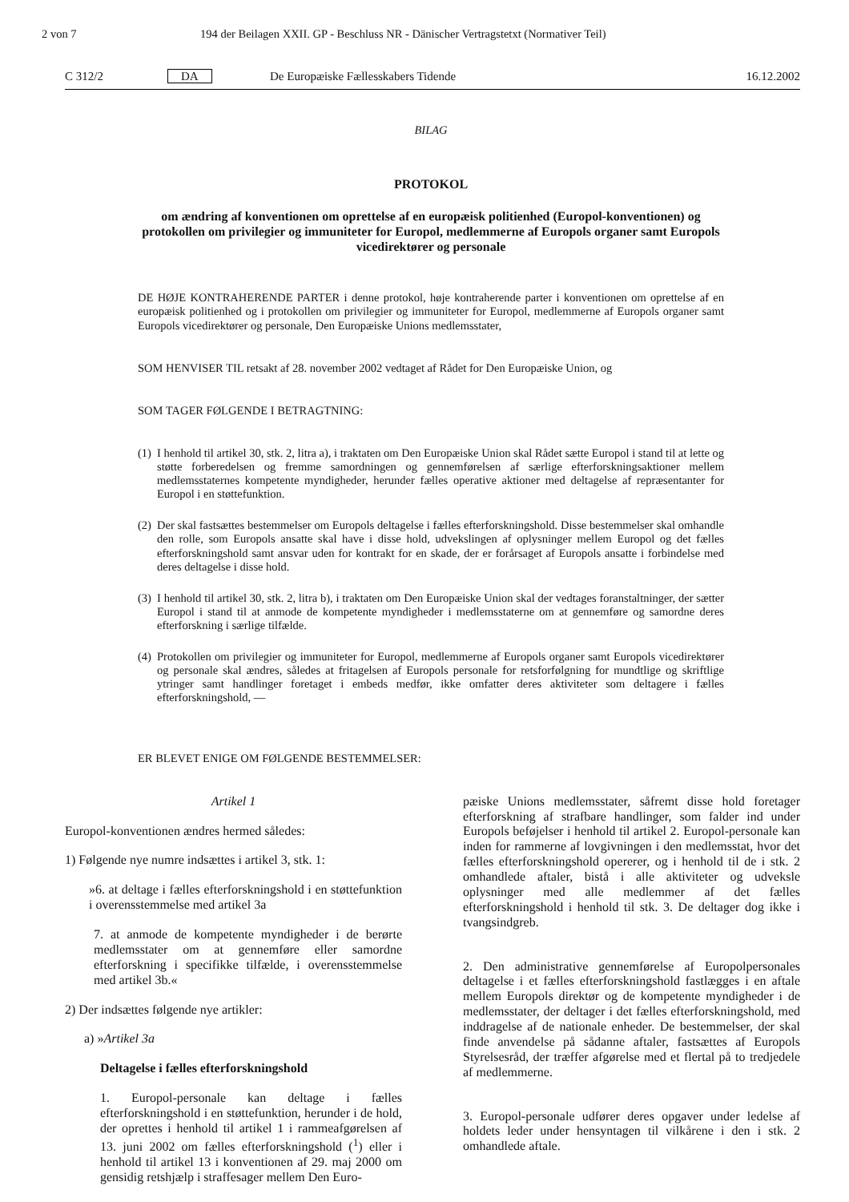2 von 7 194 der Beilagen XXII. GP - Beschluss NR - Dänischer Vertragstetxt (Normativer Teil)
C 312/2 DA De Europæiske Fællesskabers Tidende 16.12.2002
BILAG
PROTOKOL
om ændring af konventionen om oprettelse af en europæisk politienhed (Europol-konventionen) og protokollen om privilegier og immuniteter for Europol, medlemmerne af Europols organer samt Europols vicedirektører og personale
DE HØJE KONTRAHERENDE PARTER i denne protokol, høje kontraherende parter i konventionen om oprettelse af en europæisk politienhed og i protokollen om privilegier og immuniteter for Europol, medlemmerne af Europols organer samt Europols vicedirektører og personale, Den Europæiske Unions medlemsstater,
SOM HENVISER TIL retsakt af 28. november 2002 vedtaget af Rådet for Den Europæiske Union, og
SOM TAGER FØLGENDE I BETRAGTNING:
(1) I henhold til artikel 30, stk. 2, litra a), i traktaten om Den Europæiske Union skal Rådet sætte Europol i stand til at lette og støtte forberedelsen og fremme samordningen og gennemførelsen af særlige efterforskningsaktioner mellem medlemsstaternes kompetente myndigheder, herunder fælles operative aktioner med deltagelse af repræsentanter for Europol i en støttefunktion.
(2) Der skal fastsættes bestemmelser om Europols deltagelse i fælles efterforskningshold. Disse bestemmelser skal omhandle den rolle, som Europols ansatte skal have i disse hold, udvekslingen af oplysninger mellem Europol og det fælles efterforskningshold samt ansvar uden for kontrakt for en skade, der er forårsaget af Europols ansatte i forbindelse med deres deltagelse i disse hold.
(3) I henhold til artikel 30, stk. 2, litra b), i traktaten om Den Europæiske Union skal der vedtages foranstaltninger, der sætter Europol i stand til at anmode de kompetente myndigheder i medlemsstaterne om at gennemføre og samordne deres efterforskning i særlige tilfælde.
(4) Protokollen om privilegier og immuniteter for Europol, medlemmerne af Europols organer samt Europols vicedirektører og personale skal ændres, således at fritagelsen af Europols personale for retsforfølgning for mundtlige og skriftlige ytringer samt handlinger foretaget i embeds medfør, ikke omfatter deres aktiviteter som deltagere i fælles efterforskningshold, —
ER BLEVET ENIGE OM FØLGENDE BESTEMMELSER:
Artikel 1
Europol-konventionen ændres hermed således:
1) Følgende nye numre indsættes i artikel 3, stk. 1:
»6. at deltage i fælles efterforskningshold i en støttefunktion i overensstemmelse med artikel 3a
7. at anmode de kompetente myndigheder i de berørte medlemsstater om at gennemføre eller samordne efterforskning i specifikke tilfælde, i overensstemmelse med artikel 3b.«
2) Der indsættes følgende nye artikler:
a) »Artikel 3a
Deltagelse i fælles efterforskningshold
1. Europol-personale kan deltage i fælles efterforskningshold i en støttefunktion, herunder i de hold, der oprettes i henhold til artikel 1 i rammeafgørelsen af 13. juni 2002 om fælles efterforskningshold (<sup>1</sup>) eller i henhold til artikel 13 i konventionen af 29. maj 2000 om gensidig retshjælp i straffesager mellem Den Euro-
pæiske Unions medlemsstater, såfremt disse hold foretager efterforskning af strafbare handlinger, som falder ind under Europols beføjelser i henhold til artikel 2. Europol-personale kan inden for rammerne af lovgivningen i den medlemsstat, hvor det fælles efterforskningshold opererer, og i henhold til de i stk. 2 omhandlede aftaler, bistå i alle aktiviteter og udveksle oplysninger med alle medlemmer af det fælles efterforskningshold i henhold til stk. 3. De deltager dog ikke i tvangsindgreb.
2. Den administrative gennemførelse af Europolpersonales deltagelse i et fælles efterforskningshold fastlægges i en aftale mellem Europols direktør og de kompetente myndigheder i de medlemsstater, der deltager i det fælles efterforskningshold, med inddragelse af de nationale enheder. De bestemmelser, der skal finde anvendelse på sådanne aftaler, fastsættes af Europols Styrelsesråd, der træffer afgørelse med et flertal på to tredjedele af medlemmerne.
3. Europol-personale udfører deres opgaver under ledelse af holdets leder under hensyntagen til vilkårene i den i stk. 2 omhandlede aftale.